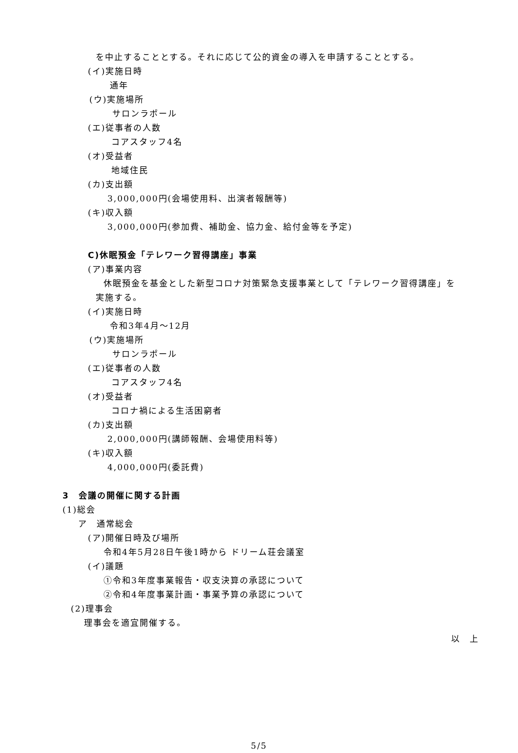を中止することとする。それに応じて公的資金の導入を申請することとする。
(イ)実施日時
通年
(ウ)実施場所
サロンラポール
(エ)従事者の人数
コアスタッフ4名
(オ)受益者
地域住民
(カ)支出額
3,000,000円(会場使用料、出演者報酬等)
(キ)収入額
3,000,000円(参加費、補助金、協力金、給付金等を予定)
C)休眠預金「テレワーク習得講座」事業
(ア)事業内容
休眠預金を基金とした新型コロナ対策緊急支援事業として「テレワーク習得講座」を
実施する。
(イ)実施日時
令和3年4月～12月
(ウ)実施場所
サロンラポール
(エ)従事者の人数
コアスタッフ4名
(オ)受益者
コロナ禍による生活困窮者
(カ)支出額
2,000,000円(講師報酬、会場使用料等)
(キ)収入額
4,000,000円(委託費)
3　会議の開催に関する計画
(1)総会
ア　通常総会
(ア)開催日時及び場所
令和4年5月28日午後1時から ドリーム荘会議室
(イ)議題
①令和3年度事業報告・収支決算の承認について
②令和4年度事業計画・事業予算の承認について
(2)理事会
理事会を適宜開催する。
以　上
5/5